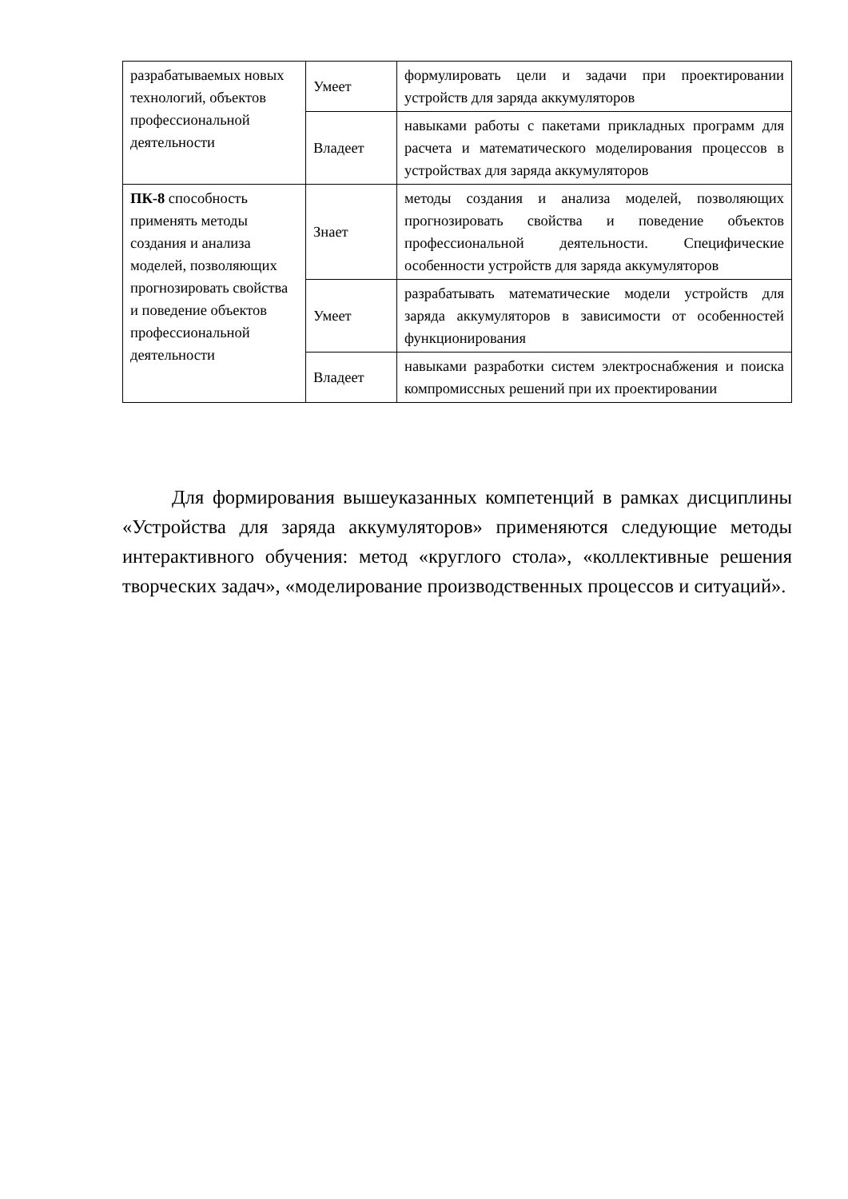| разрабатываемых новых технологий, объектов профессиональной деятельности | Умеет | формулировать цели и задачи при проектировании устройств для заряда аккумуляторов |
| | Владеет | навыками работы с пакетами прикладных программ для расчета и математического моделирования процессов в устройствах для заряда аккумуляторов |
| ПК-8 способность применять методы создания и анализа моделей, позволяющих прогнозировать свойства и поведение объектов профессиональной деятельности | Знает | методы создания и анализа моделей, позволяющих прогнозировать свойства и поведение объектов профессиональной деятельности. Специфические особенности устройств для заряда аккумуляторов |
| | Умеет | разрабатывать математические модели устройств для заряда аккумуляторов в зависимости от особенностей функционирования |
| | Владеет | навыками разработки систем электроснабжения и поиска компромиссных решений при их проектировании |
Для формирования вышеуказанных компетенций в рамках дисциплины «Устройства для заряда аккумуляторов» применяются следующие методы интерактивного обучения: метод «круглого стола», «коллективные решения творческих задач», «моделирование производственных процессов и ситуаций».